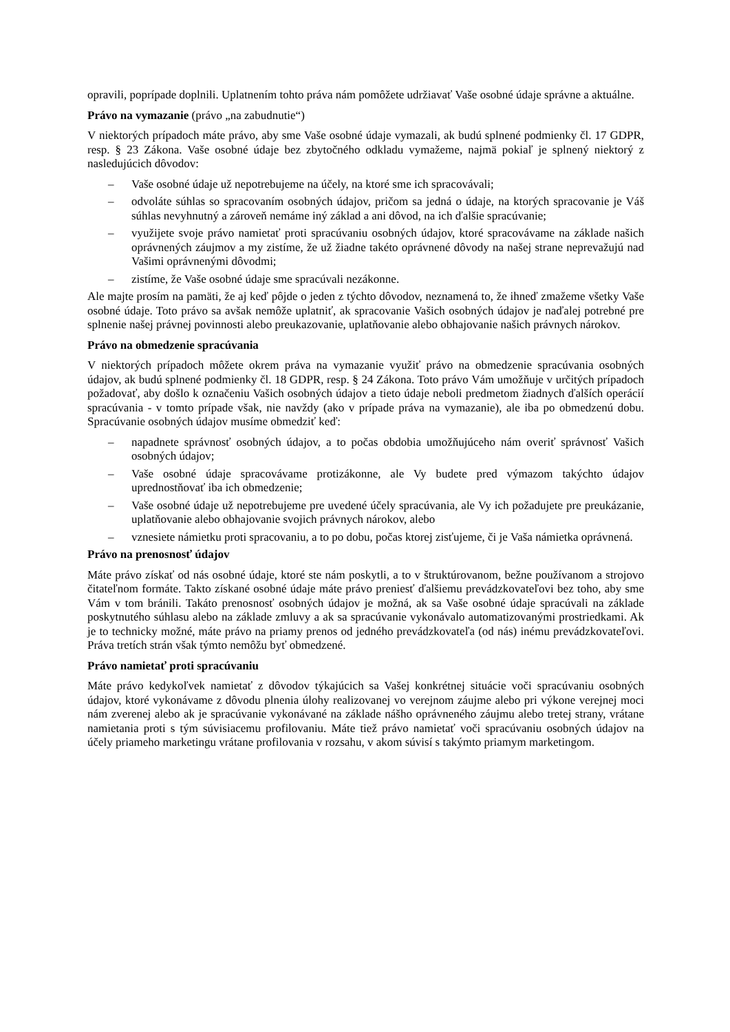opravili, poprípade doplnili. Uplatnením tohto práva nám pomôžete udržiavať Vaše osobné údaje správne a aktuálne.
Právo na vymazanie (právo „na zabudnutie“)
V niektorých prípadoch máte právo, aby sme Vaše osobné údaje vymazali, ak budú splnené podmienky čl. 17 GDPR, resp. § 23 Zákona. Vaše osobné údaje bez zbytočného odkladu vymažeme, najmä pokiaľ je splnený niektorý z nasledujúcich dôvodov:
– Vaše osobné údaje už nepotrebujeme na účely, na ktoré sme ich spracovávali;
– odvoláte súhlas so spracovaním osobných údajov, pričom sa jedná o údaje, na ktorých spracovanie je Váš súhlas nevyhnutný a zároveň nemáme iný základ a ani dôvod, na ich ďalšie spracúvanie;
– využijete svoje právo namietať proti spracúvaniu osobných údajov, ktoré spracovávame na základe našich oprávnených záujmov a my zistíme, že už žiadne takéto oprávnené dôvody na našej strane neprevažujú nad Vašimi oprávnenými dôvodmi;
– zistíme, že Vaše osobné údaje sme spracúvali nezákonne.
Ale majte prosím na pamäti, že aj keď pôjde o jeden z týchto dôvodov, neznamená to, že ihneď zmažeme všetky Vaše osobné údaje. Toto právo sa avšak nemôže uplatniť, ak spracovanie Vašich osobných údajov je naďalej potrebné pre splnenie našej právnej povinnosti alebo preukazovanie, uplatňovanie alebo obhajovanie našich právnych nárokov.
Právo na obmedzenie spracúvania
V niektorých prípadoch môžete okrem práva na vymazanie využiť právo na obmedzenie spracúvania osobných údajov, ak budú splnené podmienky čl. 18 GDPR, resp. § 24 Zákona. Toto právo Vám umožňuje v určitých prípadoch požadovať, aby došlo k označeniu Vašich osobných údajov a tieto údaje neboli predmetom žiadnych ďalších operácií spracúvania - v tomto prípade však, nie navždy (ako v prípade práva na vymazanie), ale iba po obmedzenú dobu. Spracúvanie osobných údajov musíme obmedziť keď:
– napadnete správnosť osobných údajov, a to počas obdobia umožňujúceho nám overiť správnosť Vašich osobných údajov;
– Vaše osobné údaje spracovávame protizákonne, ale Vy budete pred výmazom takýchto údajov uprednostňovať iba ich obmedzenie;
– Vaše osobné údaje už nepotrebujeme pre uvedené účely spracúvania, ale Vy ich požadujete pre preukázanie, uplatňovanie alebo obhajovanie svojich právnych nárokov, alebo
– vznesiete námietku proti spracovaniu, a to po dobu, počas ktorej zisťujeme, či je Vaša námietka oprávnená.
Právo na prenosnosť údajov
Máte právo získať od nás osobné údaje, ktoré ste nám poskytli, a to v štruktúrovanom, bežne používanom a strojovo čitateľnom formáte. Takto získané osobné údaje máte právo preniesť ďalšiemu prevádzkovateľovi bez toho, aby sme Vám v tom bránili. Takáto prenosnosť osobných údajov je možná, ak sa Vaše osobné údaje spracúvali na základe poskytnutého súhlasu alebo na základe zmluvy a ak sa spracúvanie vykonávalo automatizovanými prostriedkami. Ak je to technicky možné, máte právo na priamy prenos od jedného prevádzkovateľa (od nás) inému prevádzkovateľovi. Práva tretích strán však týmto nemôžu byť obmedzené.
Právo namietať proti spracúvaniu
Máte právo kedykoľvek namietať z dôvodov týkajúcich sa Vašej konkrétnej situácie voči spracúvaniu osobných údajov, ktoré vykonávame z dôvodu plnenia úlohy realizovanej vo verejnom záujme alebo pri výkone verejnej moci nám zverenej alebo ak je spracúvanie vykonávané na základe nášho oprávneného záujmu alebo tretej strany, vrátane namietania proti s tým súvisiacemu profilovaniu. Máte tiež právo namietať voči spracúvaniu osobných údajov na účely priameho marketingu vrátane profilovania v rozsahu, v akom súvisí s takýmto priamym marketingom.